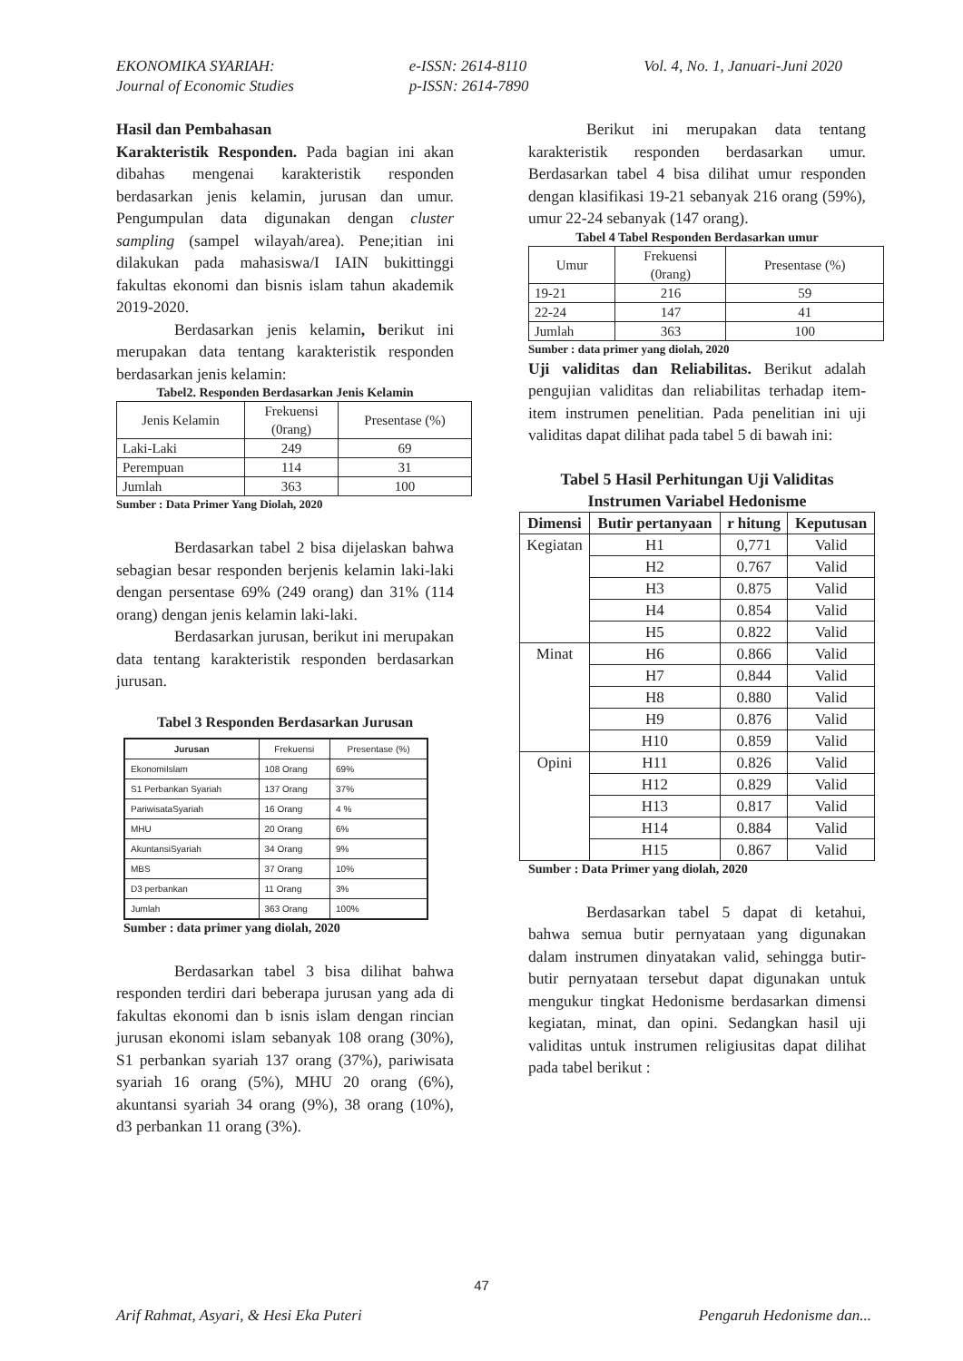EKONOMIKA SYARIAH:
Journal of Economic Studies
e-ISSN: 2614-8110
p-ISSN: 2614-7890
Vol. 4, No. 1, Januari-Juni 2020
Hasil dan Pembahasan
Karakteristik Responden. Pada bagian ini akan dibahas mengenai karakteristik responden berdasarkan jenis kelamin, jurusan dan umur. Pengumpulan data digunakan dengan cluster sampling (sampel wilayah/area). Pene;itian ini dilakukan pada mahasiswa/I IAIN bukittinggi fakultas ekonomi dan bisnis islam tahun akademik 2019-2020.
Berdasarkan jenis kelamin, berikut ini merupakan data tentang karakteristik responden berdasarkan jenis kelamin:
Tabel2. Responden Berdasarkan Jenis Kelamin
| Jenis Kelamin | Frekuensi (0rang) | Presentase (%) |
| Laki-Laki | 249 | 69 |
| Perempuan | 114 | 31 |
| Jumlah | 363 | 100 |
Sumber : Data Primer Yang Diolah, 2020
Berdasarkan tabel 2 bisa dijelaskan bahwa sebagian besar responden berjenis kelamin laki-laki dengan persentase 69% (249 orang) dan 31% (114 orang) dengan jenis kelamin laki-laki.
Berdasarkan jurusan, berikut ini merupakan data tentang karakteristik responden berdasarkan jurusan.
Tabel 3 Responden Berdasarkan Jurusan
| Jurusan | Frekuensi | Presentase (%) |
| --- | --- | --- |
| EkonomiIslam | 108 Orang | 69% |
| S1 Perbankan Syariah | 137 Orang | 37% |
| PariwisataSyariah | 16 Orang | 4 % |
| MHU | 20 Orang | 6% |
| AkuntansiSyariah | 34 Orang | 9% |
| MBS | 37 Orang | 10% |
| D3 perbankan | 11 Orang | 3% |
| Jumlah | 363 Orang | 100% |
Sumber : data primer yang diolah, 2020
Berdasarkan tabel 3 bisa dilihat bahwa responden terdiri dari beberapa jurusan yang ada di fakultas ekonomi dan b isnis islam dengan rincian jurusan ekonomi islam sebanyak 108 orang (30%), S1 perbankan syariah 137 orang (37%), pariwisata syariah 16 orang (5%), MHU 20 orang (6%), akuntansi syariah 34 orang (9%), 38 orang (10%), d3 perbankan 11 orang (3%).
Berikut ini merupakan data tentang karakteristik responden berdasarkan umur. Berdasarkan tabel 4 bisa dilihat umur responden dengan klasifikasi 19-21 sebanyak 216 orang (59%), umur 22-24 sebanyak (147 orang).
Tabel 4 Tabel Responden Berdasarkan umur
| Umur | Frekuensi (0rang) | Presentase (%) |
| 19-21 | 216 | 59 |
| 22-24 | 147 | 41 |
| Jumlah | 363 | 100 |
Sumber : data primer yang diolah, 2020
Uji validitas dan Reliabilitas. Berikut adalah pengujian validitas dan reliabilitas terhadap item-item instrumen penelitian. Pada penelitian ini uji validitas dapat dilihat pada tabel 5 di bawah ini:
Tabel 5 Hasil Perhitungan Uji Validitas
Instrumen Variabel Hedonisme
| Dimensi | Butir pertanyaan | r hitung | Keputusan |
| --- | --- | --- | --- |
| Kegiatan | H1 | 0,771 | Valid |
| | H2 | 0.767 | Valid |
| | H3 | 0.875 | Valid |
| | H4 | 0.854 | Valid |
| | H5 | 0.822 | Valid |
| Minat | H6 | 0.866 | Valid |
| | H7 | 0.844 | Valid |
| | H8 | 0.880 | Valid |
| | H9 | 0.876 | Valid |
| | H10 | 0.859 | Valid |
| Opini | H11 | 0.826 | Valid |
| | H12 | 0.829 | Valid |
| | H13 | 0.817 | Valid |
| | H14 | 0.884 | Valid |
| | H15 | 0.867 | Valid |
Sumber : Data Primer yang diolah, 2020
Berdasarkan tabel 5 dapat di ketahui, bahwa semua butir pernyataan yang digunakan dalam instrumen dinyatakan valid, sehingga butir-butir pernyataan tersebut dapat digunakan untuk mengukur tingkat Hedonisme berdasarkan dimensi kegiatan, minat, dan opini. Sedangkan hasil uji validitas untuk instrumen religiusitas dapat dilihat pada tabel berikut :
47
Arif Rahmat, Asyari, & Hesi Eka Puteri
Pengaruh Hedonisme dan...